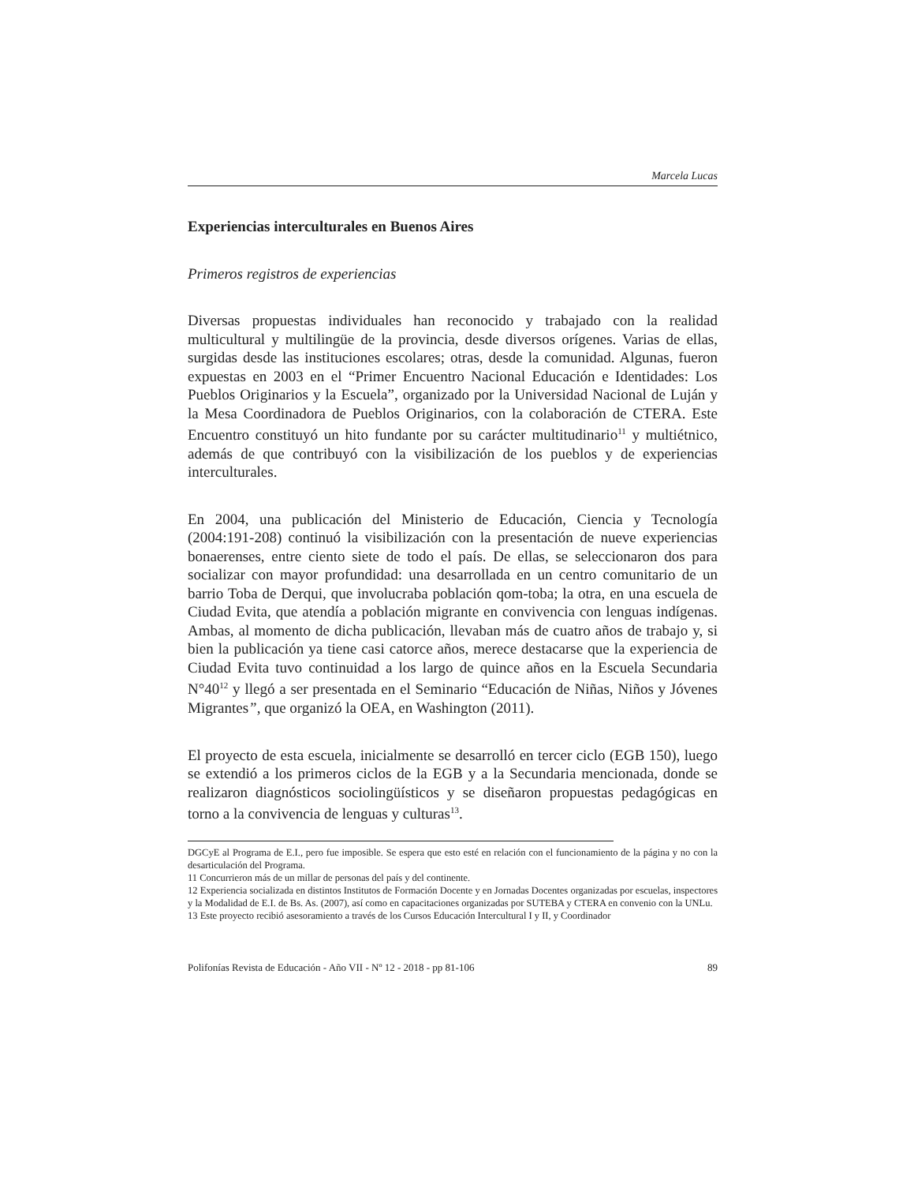Marcela Lucas
Experiencias interculturales en Buenos Aires
Primeros registros de experiencias
Diversas propuestas individuales han reconocido y trabajado con la realidad multicultural y multilingüe de la provincia, desde diversos orígenes. Varias de ellas, surgidas desde las instituciones escolares; otras, desde la comunidad. Algunas, fueron expuestas en 2003 en el “Primer Encuentro Nacional Educación e Identidades: Los Pueblos Originarios y la Escuela”, organizado por la Universidad Nacional de Luján y la Mesa Coordinadora de Pueblos Originarios, con la colaboración de CTERA. Este Encuentro constituyó un hito fundante por su carácter multitudinario<sup>11</sup> y multiétnico, además de que contribuyó con la visibilización de los pueblos y de experiencias interculturales.
En 2004, una publicación del Ministerio de Educación, Ciencia y Tecnología (2004:191-208) continuó la visibilización con la presentación de nueve experiencias bonaerenses, entre ciento siete de todo el país. De ellas, se seleccionaron dos para socializar con mayor profundidad: una desarrollada en un centro comunitario de un barrio Toba de Derqui, que involucraba población qom-toba; la otra, en una escuela de Ciudad Evita, que atendía a población migrante en convivencia con lenguas indígenas. Ambas, al momento de dicha publicación, llevaban más de cuatro años de trabajo y, si bien la publicación ya tiene casi catorce años, merece destacarse que la experiencia de Ciudad Evita tuvo continuidad a los largo de quince años en la Escuela Secundaria N°40<sup>12</sup> y llegó a ser presentada en el Seminario “Educación de Niñas, Niños y Jóvenes Migrantes”, que organizó la OEA, en Washington (2011).
El proyecto de esta escuela, inicialmente se desarrolló en tercer ciclo (EGB 150), luego se extendió a los primeros ciclos de la EGB y a la Secundaria mencionada, donde se realizaron diagnósticos sociolingüísticos y se diseñaron propuestas pedagógicas en torno a la convivencia de lenguas y culturas<sup>13</sup>.
DGCyE al Programa de E.I., pero fue imposible. Se espera que esto esté en relación con el funcionamiento de la página y no con la desarticulación del Programa.
11 Concurrieron más de un millar de personas del país y del continente.
12 Experiencia socializada en distintos Institutos de Formación Docente y en Jornadas Docentes organizadas por escuelas, inspectores y la Modalidad de E.I. de Bs. As. (2007), así como en capacitaciones organizadas por SUTEBA y CTERA en convenio con la UNLu.
13 Este proyecto recibió asesoramiento a través de los Cursos Educación Intercultural I y II, y Coordinador
Polifonías Revista de Educación - Año VII - Nº 12 - 2018 - pp 81-106 89